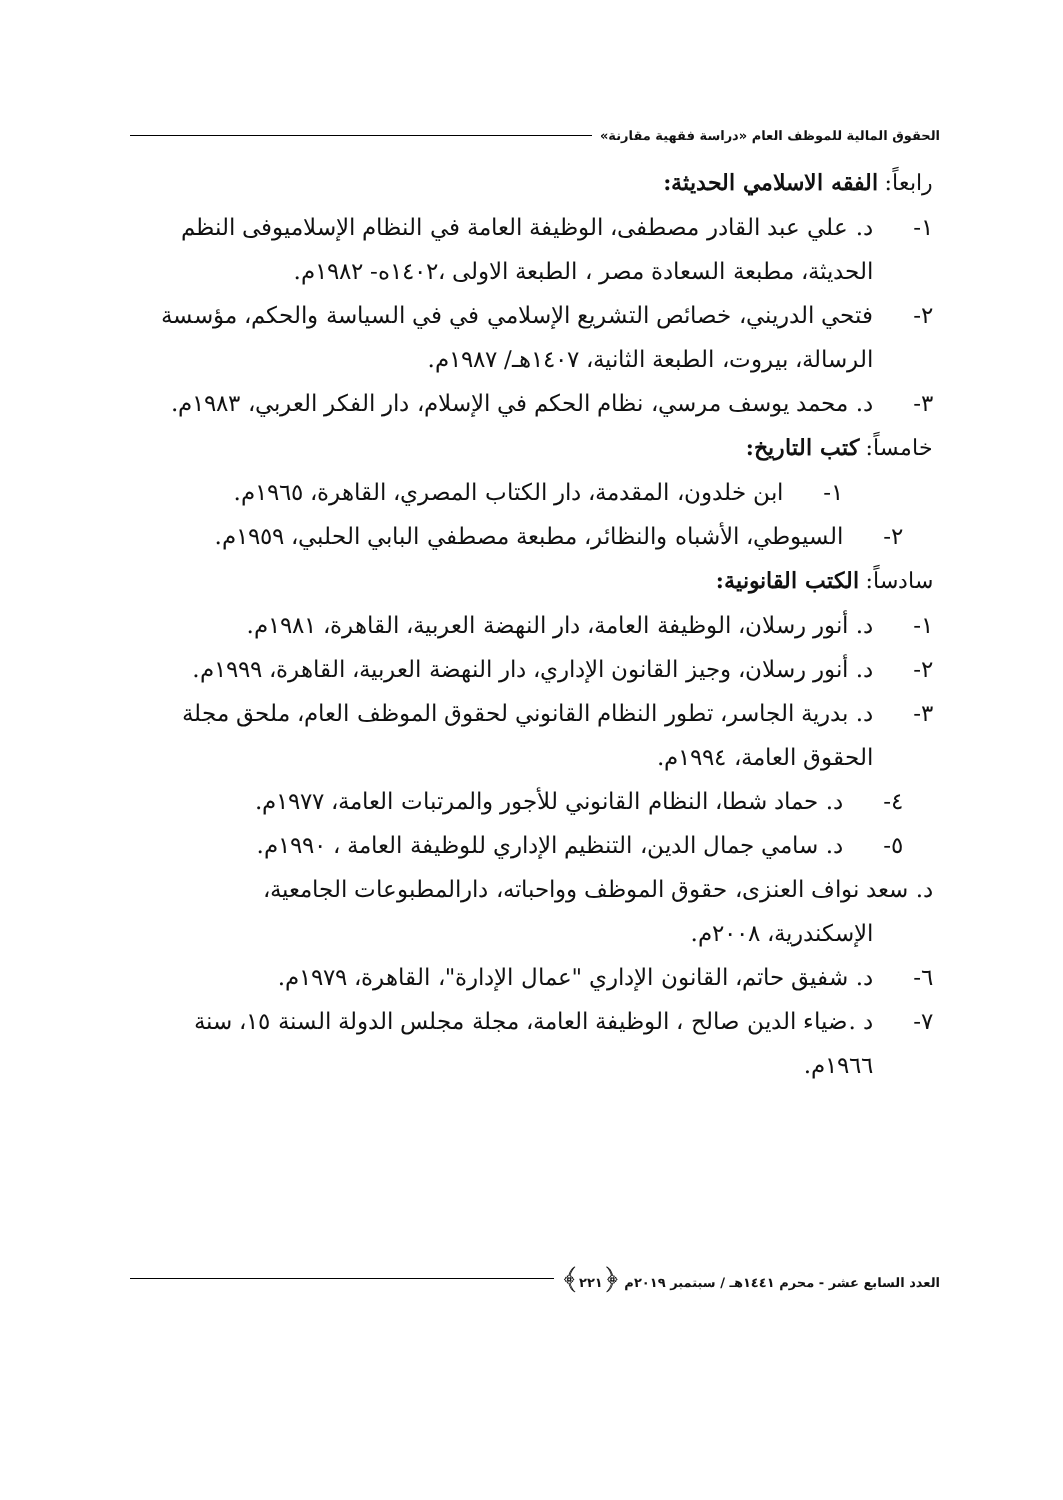الحقوق المالية للموظف العام «دراسة فقهية مقارنة»
رابعاً: الفقه الاسلامي الحديثة:
١- د. علي عبد القادر مصطفى، الوظيفة العامة في النظام الإسلاميوفى النظم الحديثة، مطبعة السعادة مصر ، الطبعة الاولى ،١٤٠٢ه- ١٩٨٢م.
٢- فتحي الدريني، خصائص التشريع الإسلامي في في السياسة والحكم، مؤسسة الرسالة، بيروت، الطبعة الثانية، ١٤٠٧هـ/ ١٩٨٧م.
٣- د. محمد يوسف مرسي، نظام الحكم في الإسلام، دار الفكر العربي، ١٩٨٣م.
خامساً: كتب التاريخ:
١- ابن خلدون، المقدمة، دار الكتاب المصري، القاهرة، ١٩٦٥م.
٢- السيوطي، الأشباه والنظائر، مطبعة مصطفي البابي الحلبي، ١٩٥٩م.
سادساً: الكتب القانونية:
١- د. أنور رسلان، الوظيفة العامة، دار النهضة العربية، القاهرة، ١٩٨١م.
٢- د. أنور رسلان، وجيز القانون الإداري، دار النهضة العربية، القاهرة، ١٩٩٩م.
٣- د. بدرية الجاسر، تطور النظام القانوني لحقوق الموظف العام، ملحق مجلة الحقوق العامة، ١٩٩٤م.
٤- د. حماد شطا، النظام القانوني للأجور والمرتبات العامة، ١٩٧٧م.
٥- د. سامي جمال الدين، التنظيم الإداري للوظيفة العامة ، ١٩٩٠م.
د. سعد نواف العنزى، حقوق الموظف وواحباته، دارالمطبوعات الجامعية،
الإسكندرية، ٢٠٠٨م.
٦- د. شفيق حاتم، القانون الإداري "عمال الإدارة"، القاهرة، ١٩٧٩م.
٧- د .ضياء الدين صالح ، الوظيفة العامة، مجلة مجلس الدولة السنة ١٥، سنة ١٩٦٦م.
العدد السابع عشر - محرم ١٤٤١هـ / سبتمبر ٢٠١٩م ﴿٢٢١﴾